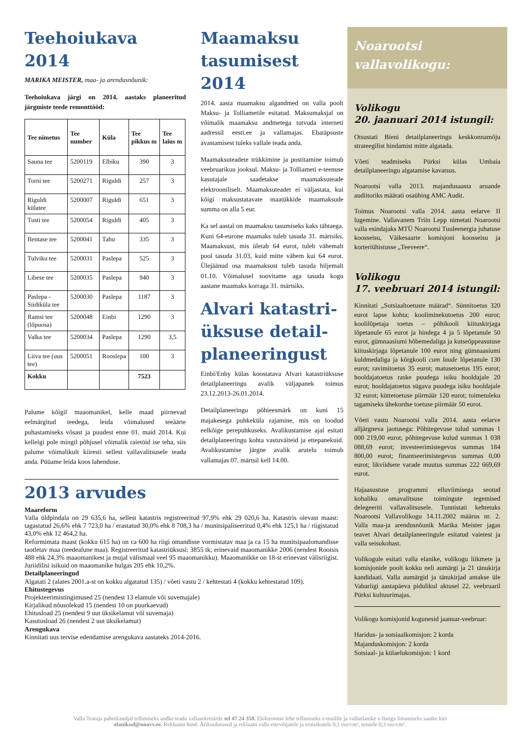Teehoiukava 2014
MARIKA MEISTER, maa- ja arendusnõunik:
Teehoiukava järgi on 2014. aastaks planeeritud järgmiste teede remonttööd:
| Tee nimetus | Tee number | Küla | Tee pikkus m | Tee laius m |
| --- | --- | --- | --- | --- |
| Sauna tee | 5200119 | Elbiku | 390 | 3 |
| Torni tee | 5200271 | Riguldi | 257 | 3 |
| Riguldi külatee | 5200007 | Riguldi | 651 | 3 |
| Tusti tee | 5200054 | Riguldi | 405 | 3 |
| Bentase tee | 5200041 | Tahu | 335 | 3 |
| Tulviku tee | 5200031 | Paslepa | 525 | 3 |
| Libese tee | 5200035 | Paslepa | 940 | 3 |
| Paslepa - Siidiküla tee | 5200030 | Paslepa | 1187 | 3 |
| Ramsi tee (lõpuosa) | 5200048 | Einbi | 1290 | 3 |
| Valka tee | 5200034 | Paslepa | 1290 | 3,5 |
| Liiva tee (uus tee) | 5200051 | Rooslepa | 100 | 3 |
| Kokku | | | 7523 | |
Palume kõigil maaomanikel, kelle maad piirnevad eelmärgitud teedega, leida võimalused teeäärte puhastamiseks võsast ja puudest enne 01. maid 2014. Kui kellelgi pole mingil põhjusel võimalik raietöid ise teha, siis palume võimalikult kiiresti sellest vallavalitsusele teada anda. Püüame leida koos lahenduse.
Maamaksu tasumisest 2014
2014. aasta maamaksu algandmed on valla poolt Maksu- ja Tolliametile esitatud. Maksumaksjal on võimalik maamaksu andmetega tutvuda interneti aadressil eesti.ee ja vallamajas. Ebatäpsuste avastamisest tuleks vallale teada anda.
Maamaksuteadete trükkimine ja postitamine toimub veebruarikuu jooksul. Maksu- ja Tolliameti e-teenuse kasutajale saadetakse maamaksuteade elektrooniliselt. Maamaksuteadet ei väljastata, kui kõigi maksustatavate maatükkide maamaksude summa on alla 5 eur.
Ka sel aastal on maamaksu tasumiseks kaks tähtaega. Kuni 64-eurone maamaks tuleb tasuda 31. märtsiks. Maamaksust, mis ületab 64 eurot, tuleb vähemalt pool tasuda 31.03, kuid mitte vähem kui 64 eurot. Ülejäänud osa maamaksust tuleb tasuda hiljemalt 01.10. Võimalusel soovitame aga tasuda kogu aastane maamaks korraga 31. märtsiks.
Alvari katastri-üksuse detail-planeeringust
Einbi/Enby külas koostatava Alvari katastriüksuse detailplaneeringu avalik väljapanek toimus 23.12.2013-26.01.2014.
Detailplaneeringu põhieesmärk on kuni 15 majakesega puhkeküla rajamine, mis on loodud eelkõige perepuhkuseks. Avalikustamise ajal esitati detailplaneeringu kohta vastuväiteid ja ettepanekuid. Avalikustamise järgne avalik arutelu toimub vallamajas 07. märtsil kell 14.00.
2013 arvudes
Maareform
Valla üldpindala on 29 635,6 ha, sellest katastris registreeritud 97,9% ehk 29 020,6 ha. Katastris olevast maast: tagastatud 26,6% ehk 7 723,0 ha / erastatud 30,0% ehk 8 708,3 ha / munitsipaliseeritud 0,4% ehk 125,1 ha / riigistatud 43,0% ehk 12 464,2 ha.
Reformimata maast (kokku 615 ha) on ca 600 ha riigi omandisse vormistatav maa ja ca 15 ha munitsipaalomandisse taotletav maa (teedealune maa). Registreeritud katastriüksusi: 3855 tk; erinevaid maaomanikke 2006 (nendest Rootsis 488 ehk 24,3% maaomanikest ja mujal välismaal veel 95 maaomanikku). Maaomanikke on 18-st erinevast välisriigist. Juriidilisi isikuid on maaomanike hulgas 205 ehk 10,2%.
Detailplaneeringud
Algatati 2 (alates 2001.a-st on kokku algatatud 135) / võeti vastu 2 / kehtestati 4 (kokku kehtestatud 109).
Ehitustegevus
Projekteerimistingimused 25 (nendest 13 elamule või suvemajale)
Kirjalikud nõusolekud 15 (nendest 10 on puurkaevud)
Ehitusload 25 (nendest 9 uut üksikelamut või suvemaja)
Kasutusload 26 (nendest 2 uut üksikelamut)
Arengukava
Kinnitati uus tervise edendamise arengukava aastateks 2014-2016.
Noarootsi vallavolikogu:
Volikogu
20. jaanuari 2014 istungil:
Otsustati Bieni detailplaneeringu keskkonnamõju strateegilist hindamist mitte algatada.
Võeti teadmiseks Pürksi külas Umbaia detailplaneeringu algatamise kavatsus.
Noarootsi valla 2013. majandusaasta aruande audiitoriks määrati osaühing AMC Audit.
Toimus Noarootsi valla 2014. aasta eelarve II lugemine. Vallavanem Triin Lepp nimetati Noarootsi valla esindajaks MTÜ Noarootsi Tuuleenergia juhatuse koosseisu, Väikesaarte komisjoni koosseisu ja korteriühistusse „Teeveere“.
Volikogu
17. veebruari 2014 istungil:
Kinnitati „Sotsiaaltoetuste määrad“. Sünnitoetus 320 eurot lapse kohta; kooliminekutoetus 200 eurot; koolilõpetaja toetus – põhikooli kiituskirjaga lõpetanule 65 eurot ja hindega 4 ja 5 lõpetanule 50 eurot, gümnaasiumi hõbemedaliga ja kutseõppeasutuse kiituskirjaga lõpetanule 100 eurot ning gümnaasiumi kuldmedaliga ja kõrgkooli cum laude lõpetanule 130 eurot; ravimitoetus 35 eurot; matusetoetus 195 eurot; hooldajatoetus raske puudega isiku hooldajale 20 eurot; hooldajatoetus sügava puudega isiku hooldajale 32 eurot; küttetoetuse piirmäär 120 eurot; toimetuleku tagamiseks ühekordse toetuse piirmäär 50 eurot.
Võeti vastu Noarootsi valla 2014. aasta eelarve alljärgneva jaotusega: Põhitegevuse tulud summas 1 000 219,00 eurot; põhitegevuse kulud summas 1 038 088,69 eurot; investeerimistegevus summas 184 800,00 eurot; finantseerimistegevus summas 0,00 eurot; likviidsete varade muutus summas 222 669,69 eurot.
Hajaasustuse programmi elluviimisega seotud kohaliku omavalitsuse toimingute tegemised delegeeriti vallavalitsusele. Tunnistati kehtetuks Noarootsi Vallavolikogu 14.11.2002 määrus nr. 2. Valla maa-ja arendusnõunik Marika Meister jagas teavet Alvari detailplaneeringule esitatud vaietest ja valla seisukohast.
Volikogule esitati valla elanike, volikogu liikmete ja komisjonide poolt kokku neli aumärgi ja 21 tänukirja kandidaati. Valla aumärgid ja tänukirjad antakse üle Vabariigi aastapäeva pidulikul aktusel 22. veebruaril Pürksi kultuurimajas.
Volikogu komisjonid kogunesid jaanuar-veebruar:
Haridus- ja sotsiaalkomisjon: 2 korda
Majanduskomisjon: 2 korda
Sotsiaal- ja külaelukomisjon: 1 kord
Valla Teataja paberkandjal tellimiseks andke teada vallasekretärile tel 47 24 350. Elektroonse lehe tellimiseks e-mailile ja vallaelanike e-listiga liitumiseks saatke kiri elanikud@noavv.ee. Reklaami hind: Ärikuulutused ja reklaam valla ettevõtjatele ja eraisikutele 0,1 eur/cm², teistele 0,3 eur/cm².